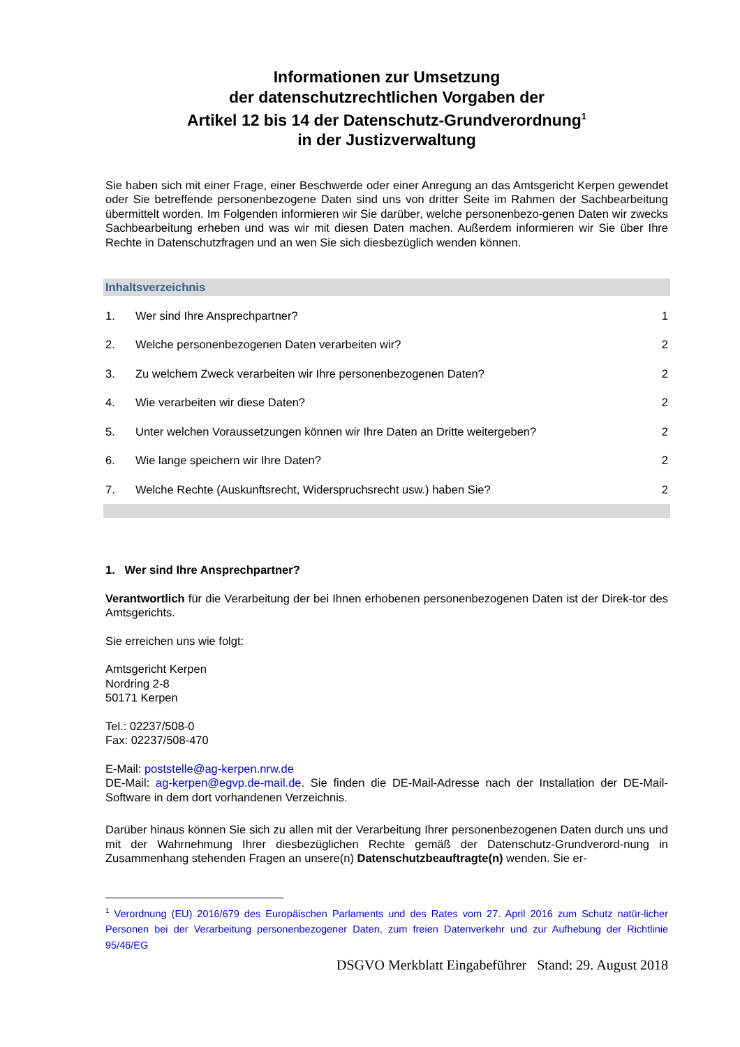Informationen zur Umsetzung
der datenschutzrechtlichen Vorgaben der
Artikel 12 bis 14 der Datenschutz-Grundverordnung<sup>1</sup>
in der Justizverwaltung
Sie haben sich mit einer Frage, einer Beschwerde oder einer Anregung an das Amtsgericht Kerpen gewendet oder Sie betreffende personenbezogene Daten sind uns von dritter Seite im Rahmen der Sachbearbeitung übermittelt worden. Im Folgenden informieren wir Sie darüber, welche personenbezo-genen Daten wir zwecks Sachbearbeitung erheben und was wir mit diesen Daten machen. Außerdem informieren wir Sie über Ihre Rechte in Datenschutzfragen und an wen Sie sich diesbezüglich wenden können.
Inhaltsverzeichnis
| 1. | Wer sind Ihre Ansprechpartner? | 1 |
| 2. | Welche personenbezogenen Daten verarbeiten wir? | 2 |
| 3. | Zu welchem Zweck verarbeiten wir Ihre personenbezogenen Daten? | 2 |
| 4. | Wie verarbeiten wir diese Daten? | 2 |
| 5. | Unter welchen Voraussetzungen können wir Ihre Daten an Dritte weitergeben? | 2 |
| 6. | Wie lange speichern wir Ihre Daten? | 2 |
| 7. | Welche Rechte (Auskunftsrecht, Widerspruchsrecht usw.) haben Sie? | 2 |
1. Wer sind Ihre Ansprechpartner?
Verantwortlich für die Verarbeitung der bei Ihnen erhobenen personenbezogenen Daten ist der Direk-tor des Amtsgerichts.
Sie erreichen uns wie folgt:
Amtsgericht Kerpen
Nordring 2-8
50171 Kerpen
Tel.: 02237/508-0
Fax: 02237/508-470
E-Mail: poststelle@ag-kerpen.nrw.de
DE-Mail: ag-kerpen@egvp.de-mail.de. Sie finden die DE-Mail-Adresse nach der Installation der DE-Mail-Software in dem dort vorhandenen Verzeichnis.
Darüber hinaus können Sie sich zu allen mit der Verarbeitung Ihrer personenbezogenen Daten durch uns und mit der Wahrnehmung Ihrer diesbezüglichen Rechte gemäß der Datenschutz-Grundverord-nung in Zusammenhang stehenden Fragen an unsere(n) Datenschutzbeauftragte(n) wenden. Sie er-
<sup>1</sup> Verordnung (EU) 2016/679 des Europäischen Parlaments und des Rates vom 27. April 2016 zum Schutz natür-licher Personen bei der Verarbeitung personenbezogener Daten, zum freien Datenverkehr und zur Aufhebung der Richtlinie 95/46/EG
DSGVO Merkblatt Eingabeführer Stand: 29. August 2018